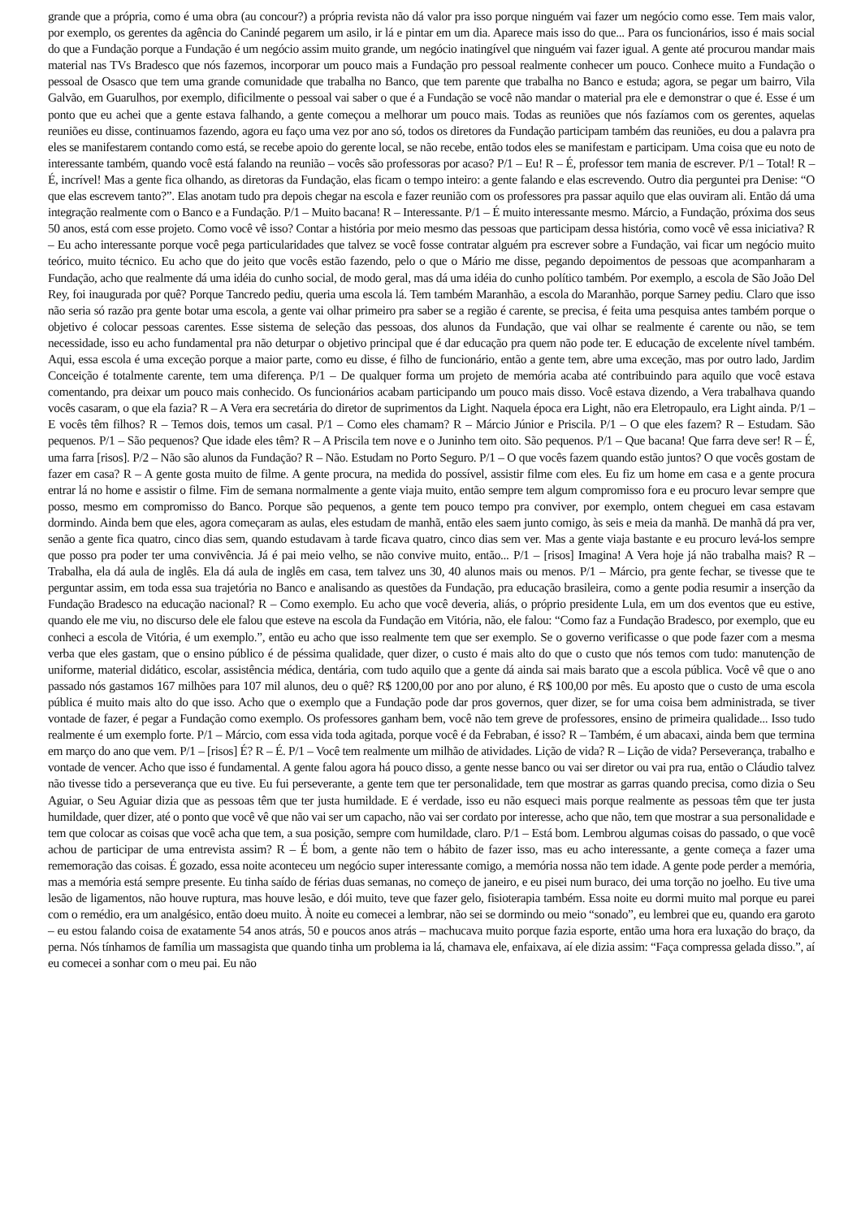grande que a própria, como é uma obra (au concour?) a própria revista não dá valor pra isso porque ninguém vai fazer um negócio como esse. Tem mais valor, por exemplo, os gerentes da agência do Canindé pegarem um asilo, ir lá e pintar em um dia. Aparece mais isso do que... Para os funcionários, isso é mais social do que a Fundação porque a Fundação é um negócio assim muito grande, um negócio inatingível que ninguém vai fazer igual. A gente até procurou mandar mais material nas TVs Bradesco que nós fazemos, incorporar um pouco mais a Fundação pro pessoal realmente conhecer um pouco. Conhece muito a Fundação o pessoal de Osasco que tem uma grande comunidade que trabalha no Banco, que tem parente que trabalha no Banco e estuda; agora, se pegar um bairro, Vila Galvão, em Guarulhos, por exemplo, dificilmente o pessoal vai saber o que é a Fundação se você não mandar o material pra ele e demonstrar o que é. Esse é um ponto que eu achei que a gente estava falhando, a gente começou a melhorar um pouco mais. Todas as reuniões que nós fazíamos com os gerentes, aquelas reuniões eu disse, continuamos fazendo, agora eu faço uma vez por ano só, todos os diretores da Fundação participam também das reuniões, eu dou a palavra pra eles se manifestarem contando como está, se recebe apoio do gerente local, se não recebe, então todos eles se manifestam e participam. Uma coisa que eu noto de interessante também, quando você está falando na reunião – vocês são professoras por acaso? P/1 – Eu! R – É, professor tem mania de escrever. P/1 – Total! R – É, incrível! Mas a gente fica olhando, as diretoras da Fundação, elas ficam o tempo inteiro: a gente falando e elas escrevendo. Outro dia perguntei pra Denise: “O que elas escrevem tanto?”. Elas anotam tudo pra depois chegar na escola e fazer reunião com os professores pra passar aquilo que elas ouviram ali. Então dá uma integração realmente com o Banco e a Fundação. P/1 – Muito bacana! R – Interessante. P/1 – É muito interessante mesmo. Márcio, a Fundação, próxima dos seus 50 anos, está com esse projeto. Como você vê isso? Contar a história por meio mesmo das pessoas que participam dessa história, como você vê essa iniciativa? R – Eu acho interessante porque você pega particularidades que talvez se você fosse contratar alguém pra escrever sobre a Fundação, vai ficar um negócio muito teórico, muito técnico. Eu acho que do jeito que vocês estão fazendo, pelo o que o Mário me disse, pegando depoimentos de pessoas que acompanharam a Fundação, acho que realmente dá uma idéia do cunho social, de modo geral, mas dá uma idéia do cunho político também. Por exemplo, a escola de São João Del Rey, foi inaugurada por quê? Porque Tancredo pediu, queria uma escola lá. Tem também Maranhão, a escola do Maranhão, porque Sarney pediu. Claro que isso não seria só razão pra gente botar uma escola, a gente vai olhar primeiro pra saber se a região é carente, se precisa, é feita uma pesquisa antes também porque o objetivo é colocar pessoas carentes. Esse sistema de seleção das pessoas, dos alunos da Fundação, que vai olhar se realmente é carente ou não, se tem necessidade, isso eu acho fundamental pra não deturpar o objetivo principal que é dar educação pra quem não pode ter. E educação de excelente nível também. Aqui, essa escola é uma exceção porque a maior parte, como eu disse, é filho de funcionário, então a gente tem, abre uma exceção, mas por outro lado, Jardim Conceição é totalmente carente, tem uma diferença. P/1 – De qualquer forma um projeto de memória acaba até contribuindo para aquilo que você estava comentando, pra deixar um pouco mais conhecido. Os funcionários acabam participando um pouco mais disso. Você estava dizendo, a Vera trabalhava quando vocês casaram, o que ela fazia? R – A Vera era secretária do diretor de suprimentos da Light. Naquela época era Light, não era Eletropaulo, era Light ainda. P/1 – E vocês têm filhos? R – Temos dois, temos um casal. P/1 – Como eles chamam? R – Márcio Júnior e Priscila. P/1 – O que eles fazem? R – Estudam. São pequenos. P/1 – São pequenos? Que idade eles têm? R – A Priscila tem nove e o Juninho tem oito. São pequenos. P/1 – Que bacana! Que farra deve ser! R – É, uma farra [risos]. P/2 – Não são alunos da Fundação? R – Não. Estudam no Porto Seguro. P/1 – O que vocês fazem quando estão juntos? O que vocês gostam de fazer em casa? R – A gente gosta muito de filme. A gente procura, na medida do possível, assistir filme com eles. Eu fiz um home em casa e a gente procura entrar lá no home e assistir o filme. Fim de semana normalmente a gente viaja muito, então sempre tem algum compromisso fora e eu procuro levar sempre que posso, mesmo em compromisso do Banco. Porque são pequenos, a gente tem pouco tempo pra conviver, por exemplo, ontem cheguei em casa estavam dormindo. Ainda bem que eles, agora começaram as aulas, eles estudam de manhã, então eles saem junto comigo, às seis e meia da manhã. De manhã dá pra ver, senão a gente fica quatro, cinco dias sem, quando estudavam à tarde ficava quatro, cinco dias sem ver. Mas a gente viaja bastante e eu procuro levá-los sempre que posso pra poder ter uma convivência. Já é pai meio velho, se não convive muito, então... P/1 – [risos] Imagina! A Vera hoje já não trabalha mais? R – Trabalha, ela dá aula de inglês. Ela dá aula de inglês em casa, tem talvez uns 30, 40 alunos mais ou menos. P/1 – Márcio, pra gente fechar, se tivesse que te perguntar assim, em toda essa sua trajetória no Banco e analisando as questões da Fundação, pra educação brasileira, como a gente podia resumir a inserção da Fundação Bradesco na educação nacional? R – Como exemplo. Eu acho que você deveria, aliás, o próprio presidente Lula, em um dos eventos que eu estive, quando ele me viu, no discurso dele ele falou que esteve na escola da Fundação em Vitória, não, ele falou: “Como faz a Fundação Bradesco, por exemplo, que eu conheci a escola de Vitória, é um exemplo.”, então eu acho que isso realmente tem que ser exemplo. Se o governo verificasse o que pode fazer com a mesma verba que eles gastam, que o ensino público é de péssima qualidade, quer dizer, o custo é mais alto do que o custo que nós temos com tudo: manutenção de uniforme, material didático, escolar, assistência médica, dentária, com tudo aquilo que a gente dá ainda sai mais barato que a escola pública. Você vê que o ano passado nós gastamos 167 milhões para 107 mil alunos, deu o quê? R$ 1200,00 por ano por aluno, é R$ 100,00 por mês. Eu aposto que o custo de uma escola pública é muito mais alto do que isso. Acho que o exemplo que a Fundação pode dar pros governos, quer dizer, se for uma coisa bem administrada, se tiver vontade de fazer, é pegar a Fundação como exemplo. Os professores ganham bem, você não tem greve de professores, ensino de primeira qualidade... Isso tudo realmente é um exemplo forte. P/1 – Márcio, com essa vida toda agitada, porque você é da Febraban, é isso? R – Também, é um abacaxi, ainda bem que termina em março do ano que vem. P/1 – [risos] É? R – É. P/1 – Você tem realmente um milhão de atividades. Lição de vida? R – Lição de vida? Perseverança, trabalho e vontade de vencer. Acho que isso é fundamental. A gente falou agora há pouco disso, a gente nesse banco ou vai ser diretor ou vai pra rua, então o Cláudio talvez não tivesse tido a perseverança que eu tive. Eu fui perseverante, a gente tem que ter personalidade, tem que mostrar as garras quando precisa, como dizia o Seu Aguiar, o Seu Aguiar dizia que as pessoas têm que ter justa humildade. E é verdade, isso eu não esqueci mais porque realmente as pessoas têm que ter justa humildade, quer dizer, até o ponto que você vê que não vai ser um capacho, não vai ser cordato por interesse, acho que não, tem que mostrar a sua personalidade e tem que colocar as coisas que você acha que tem, a sua posição, sempre com humildade, claro. P/1 – Está bom. Lembrou algumas coisas do passado, o que você achou de participar de uma entrevista assim? R – É bom, a gente não tem o hábito de fazer isso, mas eu acho interessante, a gente começa a fazer uma rememoração das coisas. É gozado, essa noite aconteceu um negócio super interessante comigo, a memória nossa não tem idade. A gente pode perder a memória, mas a memória está sempre presente. Eu tinha saído de férias duas semanas, no começo de janeiro, e eu pisei num buraco, dei uma torção no joelho. Eu tive uma lesão de ligamentos, não houve ruptura, mas houve lesão, e dói muito, teve que fazer gelo, fisioterapia também. Essa noite eu dormi muito mal porque eu parei com o remédio, era um analgésico, então doeu muito. À noite eu comecei a lembrar, não sei se dormindo ou meio “sonado”, eu lembrei que eu, quando era garoto – eu estou falando coisa de exatamente 54 anos atrás, 50 e poucos anos atrás – machucava muito porque fazia esporte, então uma hora era luxação do braço, da perna. Nós tínhamos de família um massagista que quando tinha um problema ia lá, chamava ele, enfaixava, aí ele dizia assim: “Faça compressa gelada disso.”, aí eu comecei a sonhar com o meu pai. Eu não